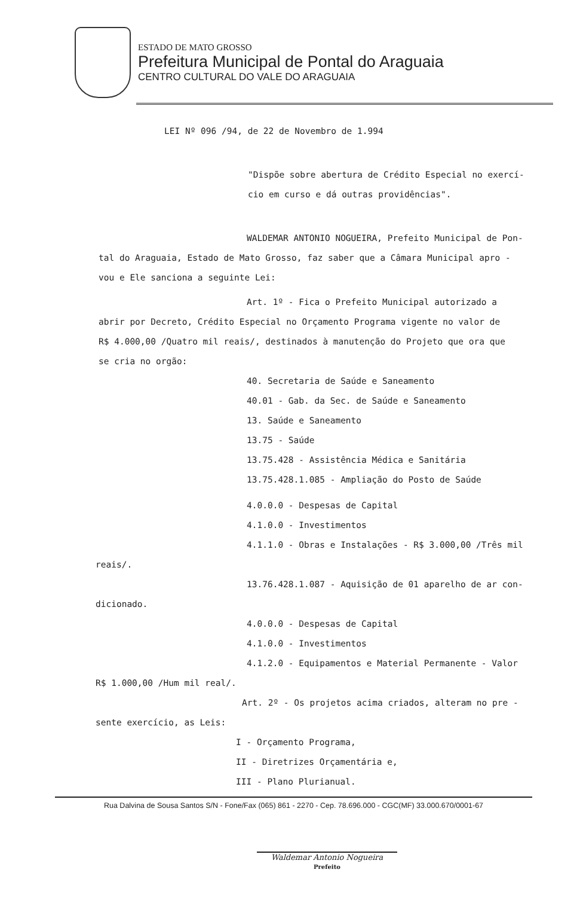ESTADO DE MATO GROSSO
Prefeitura Municipal de Pontal do Araguaia
CENTRO CULTURAL DO VALE DO ARAGUAIA
LEI Nº 096 /94, de 22 de Novembro de 1.994
"Dispõe sobre abertura de Crédito Especial no exercí-
cio em curso e dá outras providências".
WALDEMAR ANTONIO NOGUEIRA, Prefeito Municipal de Pon-
tal do Araguaia, Estado de Mato Grosso, faz saber que a Câmara Municipal apro -
vou e Ele sanciona a seguinte Lei:
Art. 1º - Fica o Prefeito Municipal autorizado a
abrir por Decreto, Crédito Especial no Orçamento Programa vigente no valor de
R$ 4.000,00 /Quatro mil reais/, destinados à manutenção do Projeto que ora que
se cria no orgão:
40. Secretaria de Saúde e Saneamento
40.01 - Gab. da Sec. de Saúde e Saneamento
13. Saúde e Saneamento
13.75 - Saúde
13.75.428 - Assistência Médica e Sanitária
13.75.428.1.085 - Ampliação do Posto de Saúde
4.0.0.0 - Despesas de Capital
4.1.0.0 - Investimentos
4.1.1.0 - Obras e Instalações - R$ 3.000,00 /Três mil
reais/.
13.76.428.1.087 - Aquisição de 01 aparelho de ar con-
dicionado.
4.0.0.0 - Despesas de Capital
4.1.0.0 - Investimentos
4.1.2.0 - Equipamentos e Material Permanente - Valor
R$ 1.000,00 /Hum mil real/.
Art. 2º - Os projetos acima criados, alteram no pre -
sente exercício, as Leis:
I - Orçamento Programa,
II - Diretrizes Orçamentária e,
III - Plano Plurianual.
Rua Dalvina de Sousa Santos S/N - Fone/Fax (065) 861 - 2270 - Cep. 78.696.000 - CGC(MF) 33.000.670/0001-67
Waldemar Antonio Nogueira
Prefeito